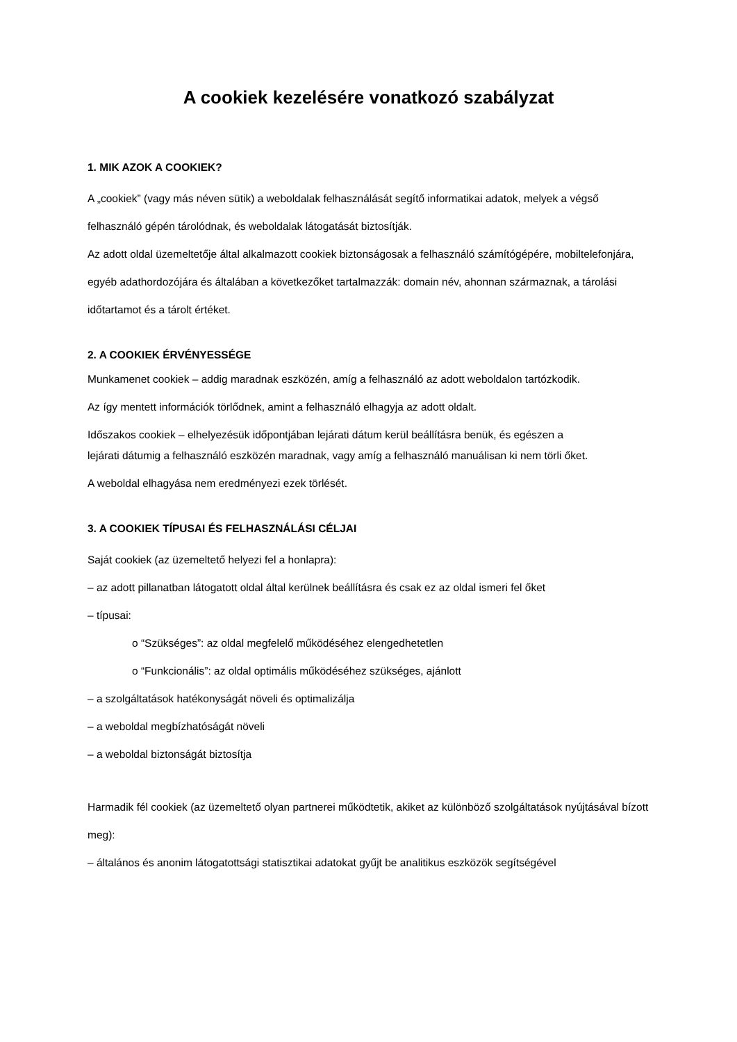A cookiek kezelésére vonatkozó szabályzat
1. MIK AZOK A COOKIEK?
A „cookiek” (vagy más néven sütik) a weboldalak felhasználását segítő informatikai adatok, melyek a végső felhasználó gépén tárolódnak, és weboldalak látogatását biztosítják.
Az adott oldal üzemeltetője által alkalmazott cookiek biztonságosak a felhasználó számítógépére, mobiltelefonjára, egyéb adathordozójára és általában a következőket tartalmazzák: domain név, ahonnan származnak, a tárolási időtartamot és a tárolt értéket.
2. A COOKIEK ÉRVÉNYESSÉGE
Munkamenet cookiek – addig maradnak eszközén, amíg a felhasználó az adott weboldalon tartózkodik.
Az így mentett információk törlődnek, amint a felhasználó elhagyja az adott oldalt.
Időszakos cookiek – elhelyezésük időpontjában lejárati dátum kerül beállításra benük, és egészen a
lejárati dátumig a felhasználó eszközén maradnak, vagy amíg a felhasználó manuálisan ki nem törli őket.
A weboldal elhagyása nem eredményezi ezek törlését.
3. A COOKIEK TÍPUSAI ÉS FELHASZNÁLÁSI CÉLJAI
Saját cookiek (az üzemeltető helyezi fel a honlapra):
– az adott pillanatban látogatott oldal által kerülnek beállításra és csak ez az oldal ismeri fel őket
– típusai:
o “Szükséges”: az oldal megfelelő működéséhez elengedhetetlen
o “Funkcionális”: az oldal optimális működéséhez szükséges, ajánlott
– a szolgáltatások hatékonyságát növeli és optimalizálja
– a weboldal megbízhatóságát növeli
– a weboldal biztonságát biztosítja
Harmadik fél cookiek (az üzemeltető olyan partnerei működtetik, akiket az különböző szolgáltatások nyújtásával bízott meg):
– általános és anonim látogatottsági statisztikai adatokat gyűjt be analitikus eszközök segítségével